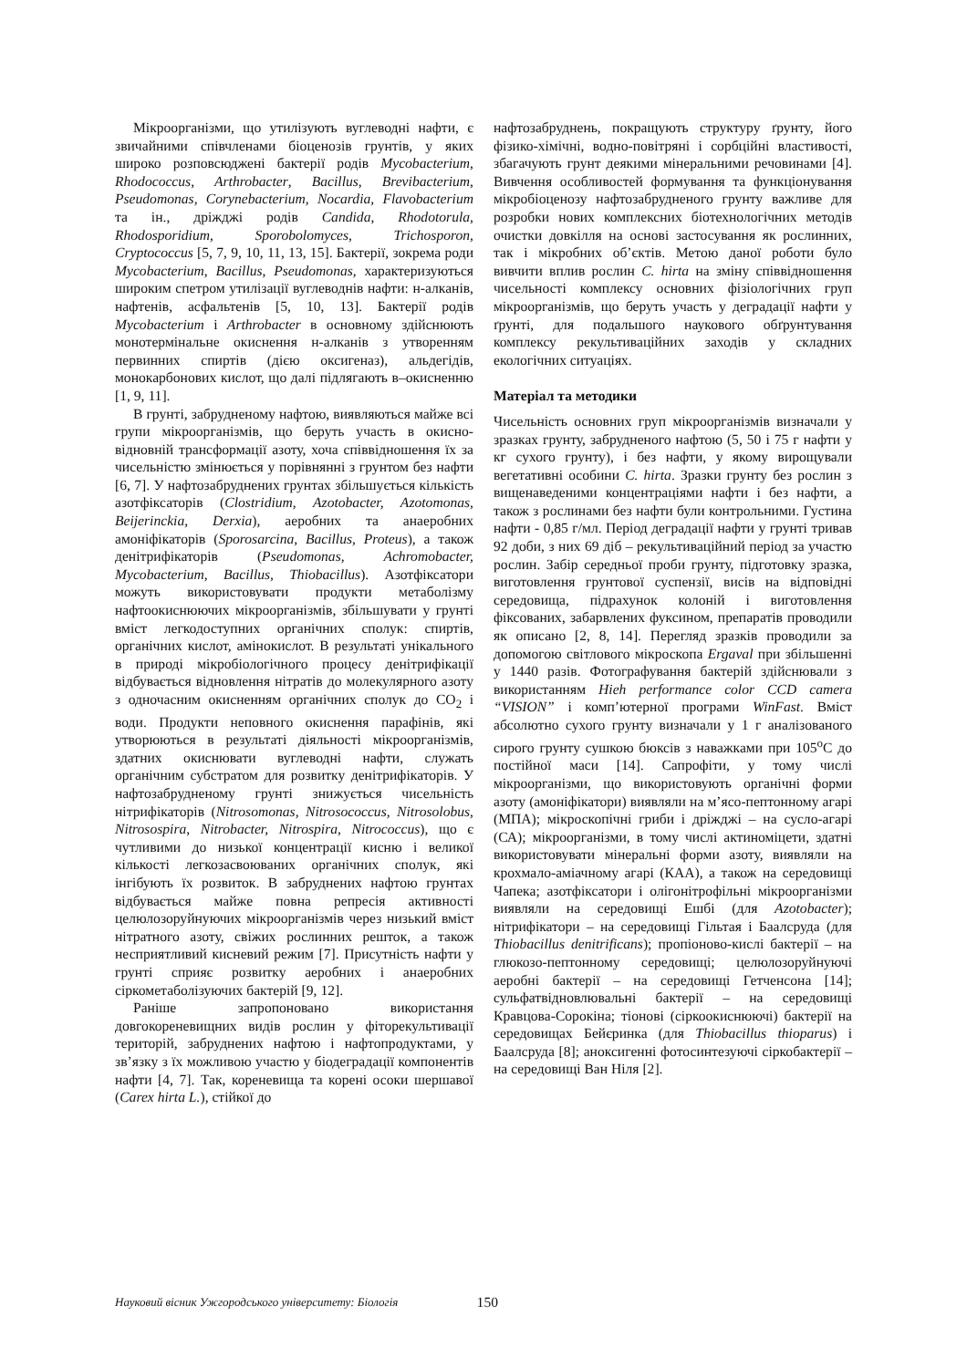Мікроорганізми, що утилізують вуглеводні нафти, є звичайними співчленами біоценозів грунтів, у яких широко розповсюджені бактерії родів Mycobacterium, Rhodococcus, Arthrobacter, Bacillus, Brevibacterium, Pseudomonas, Corynebacterium, Nocardia, Flavobacterium та ін., дріжджі родів Candida, Rhodotorula, Rhodosporidium, Sporobolomyces, Trichosporon, Cryptococcus [5, 7, 9, 10, 11, 13, 15]. Бактерії, зокрема роди Mycobacterium, Bacillus, Pseudomonas, характеризуються широким спетром утилізації вуглеводнів нафти: н-алканів, нафтенів, асфальтенів [5, 10, 13]. Бактерії родів Mycobacterium і Arthrobacter в основному здійснюють монотермінальне окиснення н-алканів з утворенням первинних спиртів (дією оксигеназ), альдегідів, монокарбонових кислот, що далі підлягають в–окисненню [1, 9, 11].
В грунті, забрудненому нафтою, виявляються майже всі групи мікроорганізмів, що беруть участь в окисно-відновній трансформації азоту, хоча співвідношення їх за чисельністю змінюється у порівнянні з грунтом без нафти [6, 7]. У нафтозабруднених грунтах збільшується кількість азотфіксаторів (Clostridium, Azotobacter, Azotomonas, Beijerinckia, Derxia), аеробних та анаеробних амоніфікаторів (Sporosarcina, Bacillus, Proteus), а також денітрифікаторів (Pseudomonas, Achromobacter, Mycobacterium, Bacillus, Thiobacillus). Азотфіксатори можуть використовувати продукти метаболізму нафтоокиснюючих мікроорганізмів, збільшувати у грунті вміст легкодоступних органічних сполук: спиртів, органічних кислот, амінокислот. В результаті унікального в природі мікробіологічного процесу денітрифікації відбувається відновлення нітратів до молекулярного азоту з одночасним окисненням органічних сполук до CO<sub>2</sub> і води. Продукти неповного окиснення парафінів, які утворюються в результаті діяльності мікроорганізмів, здатних окиснювати вуглеводні нафти, служать органічним субстратом для розвитку денітрифікаторів. У нафтозабрудненому грунті знижується чисельність нітрифікаторів (Nitrosomonas, Nitrosococcus, Nitrosolobus, Nitrosospira, Nitrobacter, Nitrospira, Nitrococcus), що є чутливими до низької концентрації кисню і великої кількості легкозасвоюваних органічних сполук, які інгібують їх розвиток. В забруднених нафтою грунтах відбувається майже повна репресія активності целюлозоруйнуючих мікроорганізмів через низький вміст нітратного азоту, свіжих рослинних решток, а також несприятливий кисневий режим [7]. Присутність нафти у грунті сприяє розвитку аеробних і анаеробних сіркометаболізуючих бактерій [9, 12].
Раніше запропоновано використання довгокореневищних видів рослин у фіторекультивації територій, забруднених нафтою і нафтопродуктами, у зв’язку з їх можливою участю у біодеградації компонентів нафти [4, 7]. Так, кореневища та корені осоки шершавої (Carex hirta L.), стійкої до
нафтозабруднень, покращують структуру ґрунту, його фізико-хімічні, водно-повітряні і сорбційні властивості, збагачують грунт деякими мінеральними речовинами [4]. Вивчення особливостей формування та функціонування мікробіоценозу нафтозабрудненого грунту важливе для розробки нових комплексних біотехнологічних методів очистки довкілля на основі застосування як рослинних, так і мікробних об’єктів. Метою даної роботи було вивчити вплив рослин C. hirta на зміну співвідношення чисельності комплексу основних фізіологічних груп мікроорганізмів, що беруть участь у деградації нафти у ґрунті, для подальшого наукового обґрунтування комплексу рекультиваційних заходів у складних екологічних ситуаціях.
Матеріал та методики
Чисельність основних груп мікроорганізмів визначали у зразках грунту, забрудненого нафтою (5, 50 і 75 г нафти у кг сухого грунту), і без нафти, у якому вирощували вегетативні особини C. hirta. Зразки грунту без рослин з вищенаведеними концентраціями нафти і без нафти, а також з рослинами без нафти були контрольними. Густина нафти - 0,85 г/мл. Період деградації нафти у грунті тривав 92 доби, з них 69 діб – рекультиваційний період за участю рослин. Забір середньої проби грунту, підготовку зразка, виготовлення грунтової суспензії, висів на відповідні середовища, підрахунок колоній і виготовлення фіксованих, забарвлених фуксином, препаратів проводили як описано [2, 8, 14]. Перегляд зразків проводили за допомогою світлового мікроскопа Ergaval при збільшенні у 1440 разів. Фотографування бактерій здійснювали з використанням Hieh performance color CCD camera “VISION” і комп’ютерної програми WinFast. Вміст абсолютно сухого грунту визначали у 1 г аналізованого сирого грунту сушкою бюксів з наважками при 105<sup>o</sup>C до постійної маси [14]. Сапрофіти, у тому числі мікроорганізми, що використовують органічні форми азоту (амоніфікатори) виявляли на м’ясо-пептонному агарі (МПА); мікроскопічні гриби і дріжджі – на сусло-агарі (СА); мікроорганізми, в тому числі актиноміцети, здатні використовувати мінеральні форми азоту, виявляли на крохмало-аміачному агарі (КАА), а також на середовищі Чапека; азотфіксатори і олігонітрофільні мікроорганізми виявляли на середовищі Ешбі (для Azotobacter); нітрифікатори – на середовищі Гільтая і Баалсруда (для Thiobacillus denitrificans); пропіоново-кислі бактерії – на глюкозо-пептонному середовищі; целюлозоруйнуючі аеробні бактерії – на середовищі Гетченсона [14]; сульфатвідновлювальні бактерії – на середовищі Кравцова-Сорокіна; тіонові (сіркоокиснюючі) бактерії на середовищах Бейєринка (для Thiobacillus thioparus) і Баалсруда [8]; аноксигенні фотосинтезуючі сіркобактерії – на середовищі Ван Ніля [2].
Науковий вісник Ужгородського університету: Біологія 150